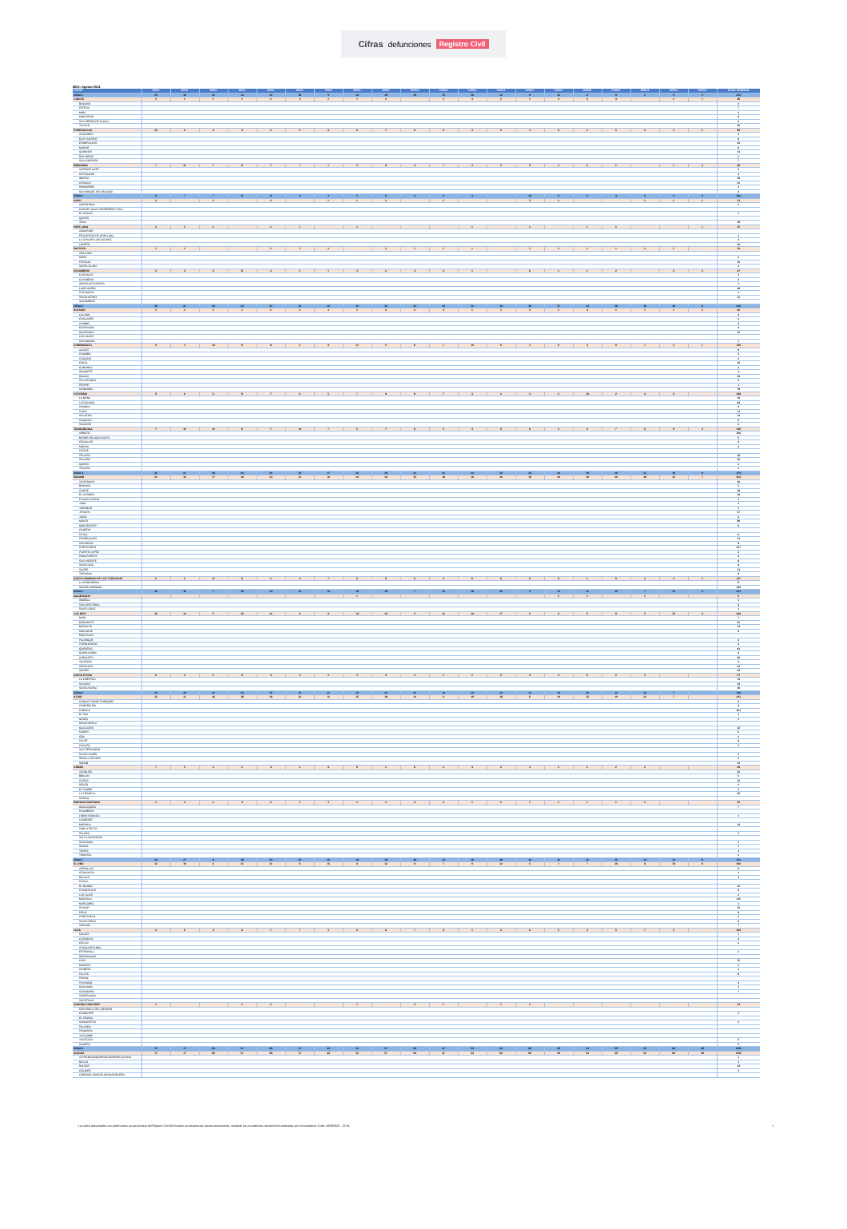Cifras defunciones Registro Civil
MES: Agosto 2021
| ZONAS | 1/8/21 | 2/8/21 | 3/8/21 | 4/8/21 | 5/8/21 | 6/8/21 | 7/8/21 | 8/8/21 | 9/8/21 | 10/8/21 | 11/8/21 | 12/8/21 | 13/8/21 | 14/8/21 | 15/8/21 | 16/8/21 | 17/8/21 | 18/8/21 | 19/8/21 | 20/8/21 | TOTAL GENERAL |
| --- | --- | --- | --- | --- | --- | --- | --- | --- | --- | --- | --- | --- | --- | --- | --- | --- | --- | --- | --- | --- | --- |
| ZONA 1 | 20 | 19 | 12 | 13 | 11 | 16 | 9 | 10 | 18 | 10 | 14 | 10 | 12 | 9 | 12 | 9 | 9 | 2 | 5 | 5 | 225 |
| CARCHI | 3 | 2 | 2 | 1 | 2 | 4 | 2 | 1 | 2 | | 1 | 3 | 2 | 1 | 4 | 4 | 3 | | 2 | 1 | 40 |
| BOLÍVAR | | | | | | | | | | | | | | | | | | | | | 2 |
| ESPEJO | | | | | | | | | | | | | | | | | | | | | 7 |
| MIRA | | | | | | | | | | | | | | | | | | | | | 1 |
| MONTÚFAR | | | | | | | | | | | | | | | | | | | | | 6 |
| SAN PEDRO DE HUACA | | | | | | | | | | | | | | | | | | | | | 4 |
| TULCÁN | | | | | | | | | | | | | | | | | | | | | 20 |
| ESMERALDAS | 10 | 6 | 3 | 3 | 2 | 5 | 6 | 6 | 7 | 6 | 6 | 3 | 5 | 3 | 6 | 2 | 5 | 2 | 2 | 1 | 89 |
| ATACAMES | | | | | | | | | | | | | | | | | | | | | 4 |
| ELOY ALFARO | | | | | | | | | | | | | | | | | | | | | 6 |
| ESMERALDAS | | | | | | | | | | | | | | | | | | | | | 53 |
| MUISNE | | | | | | | | | | | | | | | | | | | | | 6 |
| QUININDE | | | | | | | | | | | | | | | | | | | | | 11 |
| RÍO VERDE | | | | | | | | | | | | | | | | | | | | | 2 |
| SAN LORENZO | | | | | | | | | | | | | | | | | | | | | 7 |
| IMBABURA | 7 | 11 | 7 | 9 | 7 | 7 | 1 | 3 | 9 | 4 | 7 | 4 | 5 | 5 | 2 | 3 | 1 | | 1 | 3 | 96 |
| ANTONIO ANTE | | | | | | | | | | | | | | | | | | | | | 5 |
| COTACACHI | | | | | | | | | | | | | | | | | | | | | 4 |
| IBARRA | | | | | | | | | | | | | | | | | | | | | 59 |
| OTAVALO | | | | | | | | | | | | | | | | | | | | | 22 |
| PIMAMPIRO | | | | | | | | | | | | | | | | | | | | | 2 |
| SAN MIGUEL DE URCUQUÍ | | | | | | | | | | | | | | | | | | | | | 4 |
| ZONA 2 | 9 | 7 | 7 | 8 | 6 | 3 | 4 | 5 | 5 | 4 | 5 | 3 | | 13 | 5 | 3 | 4 | 3 | 4 | 4 | 102 |
| NAPO | 2 | | 2 | | 2 | | 1 | 1 | 2 | | 1 | | | 5 | 2 | | | 1 | 1 | 1 | 21 |
| ARCHIDONA | | | | | | | | | | | | | | | | | | | | | 2 |
| CARLOS JULIO AROSEMENA TOLA | | | | | | | | | | | | | | | | | | | | | |
| EL CHACO | | | | | | | | | | | | | | | | | | | | | 1 |
| QUIJOS | | | | | | | | | | | | | | | | | | | | | |
| TENA | | | | | | | | | | | | | | | | | | | | | 18 |
| ORELLANA | 3 | 2 | 2 | | 1 | 1 | | 1 | | | | 1 | | 1 | | 1 | 1 | | | 1 | 15 |
| AGUARICO | | | | | | | | | | | | | | | | | | | | | |
| FRANCISCO DE ORELLANA | | | | | | | | | | | | | | | | | | | | | 2 |
| LA JOYA DE LOS SACHAS | | | | | | | | | | | | | | | | | | | | | 3 |
| LORETO | | | | | | | | | | | | | | | | | | | | | 10 |
| PASTAZA | 1 | 2 | | | 1 | 1 | 2 | | 1 | 1 | 1 | 1 | | 1 | 2 | 1 | 1 | 2 | 1 | | 19 |
| ARAJUNO | | | | | | | | | | | | | | | | | | | | | |
| MERA | | | | | | | | | | | | | | | | | | | | | 2 |
| PASTAZA | | | | | | | | | | | | | | | | | | | | | 15 |
| SANTA CLARA | | | | | | | | | | | | | | | | | | | | | 2 |
| SUCUMBÍOS | 3 | 3 | 3 | 8 | 2 | 1 | 1 | 3 | 2 | 3 | 3 | 1 | | 6 | 1 | 1 | 2 | | 2 | 2 | 47 |
| CASCALES | | | | | | | | | | | | | | | | | | | | | 2 |
| CUYABENO | | | | | | | | | | | | | | | | | | | | | 3 |
| GONZALO PIZARRO | | | | | | | | | | | | | | | | | | | | | 1 |
| LAGO AGRIO | | | | | | | | | | | | | | | | | | | | | 28 |
| PUTUMAYO | | | | | | | | | | | | | | | | | | | | | 1 |
| SHUSHUFINDI | | | | | | | | | | | | | | | | | | | | | 12 |
| SUCUMBÍOS | | | | | | | | | | | | | | | | | | | | | |
| ZONA 3 | 26 | 21 | 33 | 23 | 21 | 23 | 24 | 22 | 22 | 23 | 24 | 22 | 19 | 16 | 17 | 14 | 26 | 19 | 16 | 9 | 420 |
| BOLÍVAR | 3 | 2 | 2 | 1 | 1 | 3 | 3 | 1 | 3 | 2 | 4 | 1 | 1 | 5 | 2 | 4 | 1 | 1 | 1 | 1 | 42 |
| CALUMA | | | | | | | | | | | | | | | | | | | | | 4 |
| CHILLANES | | | | | | | | | | | | | | | | | | | | | 1 |
| CHIMBO | | | | | | | | | | | | | | | | | | | | | 4 |
| ECHEANDÍA | | | | | | | | | | | | | | | | | | | | | 4 |
| GUARANDA | | | | | | | | | | | | | | | | | | | | | 22 |
| LAS NAVES | | | | | | | | | | | | | | | | | | | | | |
| SAN MIGUEL | | | | | | | | | | | | | | | | | | | | | 7 |
| CHIMBORAZO | 8 | 3 | 14 | 8 | 6 | 5 | 8 | 11 | 5 | 6 | 7 | 10 | 6 | 3 | 6 | 4 | 8 | 7 | 4 | 1 | 130 |
| ALAUSÍ | | | | | | | | | | | | | | | | | | | | | 8 |
| CHAMBO | | | | | | | | | | | | | | | | | | | | | 5 |
| CHUNCHI | | | | | | | | | | | | | | | | | | | | | 2 |
| COLTA | | | | | | | | | | | | | | | | | | | | | 10 |
| CUMANDA | | | | | | | | | | | | | | | | | | | | | 3 |
| GUAMOTE | | | | | | | | | | | | | | | | | | | | | 4 |
| GUANO | | | | | | | | | | | | | | | | | | | | | 16 |
| PALLATANGA | | | | | | | | | | | | | | | | | | | | | 3 |
| PENIPE | | | | | | | | | | | | | | | | | | | | | 1 |
| RIOBAMBA | | | | | | | | | | | | | | | | | | | | | 78 |
| COTOPAXI | 8 | 6 | 5 | 8 | 7 | 6 | 5 | 7 | 9 | 8 | 7 | 3 | 2 | 4 | 2 | 10 | 2 | 3 | 4 | | 108 |
| LA MANÁ | | | | | | | | | | | | | | | | | | | | | 10 |
| LATACUNGA | | | | | | | | | | | | | | | | | | | | | 63 |
| PANGUA | | | | | | | | | | | | | | | | | | | | | 4 |
| PUJILÍ | | | | | | | | | | | | | | | | | | | | | 11 |
| SALCEDO | | | | | | | | | | | | | | | | | | | | | 11 |
| SAQUISILÍ | | | | | | | | | | | | | | | | | | | | | 5 |
| SIGCHOS | | | | | | | | | | | | | | | | | | | | | 4 |
| TUNGURAHUA | 7 | 10 | 12 | 6 | 7 | 13 | 7 | 5 | 7 | 6 | 5 | 4 | 9 | 6 | 5 | 4 | 7 | 9 | 8 | 3 | 140 |
| AMBATO | | | | | | | | | | | | | | | | | | | | | 106 |
| BAÑOS DE AGUA SANTA | | | | | | | | | | | | | | | | | | | | | 5 |
| CEVALLOS | | | | | | | | | | | | | | | | | | | | | 3 |
| MOCHA | | | | | | | | | | | | | | | | | | | | | 3 |
| PATATE | | | | | | | | | | | | | | | | | | | | | |
| PELILEO | | | | | | | | | | | | | | | | | | | | | 10 |
| PÍLLARO | | | | | | | | | | | | | | | | | | | | | 10 |
| QUERO | | | | | | | | | | | | | | | | | | | | | 2 |
| TISALEO | | | | | | | | | | | | | | | | | | | | | 1 |
| ZONA 4 | 31 | 21 | 28 | 24 | 25 | 16 | 17 | 32 | 28 | 21 | 22 | 22 | 32 | 26 | 29 | 19 | 28 | 21 | 19 | 9 | 470 |
| MANABÍ | 25 | 16 | 17 | 16 | 23 | 12 | 10 | 23 | 20 | 15 | 18 | 16 | 26 | 18 | 20 | 18 | 20 | 18 | 15 | 7 | 353 |
| 24 DE MAYO | | | | | | | | | | | | | | | | | | | | | 10 |
| BOLÍVAR | | | | | | | | | | | | | | | | | | | | | 5 |
| CHONE | | | | | | | | | | | | | | | | | | | | | 29 |
| EL CARMEN | | | | | | | | | | | | | | | | | | | | | 19 |
| FLAVIO ALFARO | | | | | | | | | | | | | | | | | | | | | 2 |
| JAMA | | | | | | | | | | | | | | | | | | | | | 1 |
| JARAMIJÓ | | | | | | | | | | | | | | | | | | | | | 1 |
| JIPIJAPA | | | | | | | | | | | | | | | | | | | | | 17 |
| JUNÍN | | | | | | | | | | | | | | | | | | | | | 4 |
| MANTA | | | | | | | | | | | | | | | | | | | | | 80 |
| MONTECRISTI | | | | | | | | | | | | | | | | | | | | | 6 |
| OLMEDO | | | | | | | | | | | | | | | | | | | | | |
| PAJÁN | | | | | | | | | | | | | | | | | | | | | 6 |
| PEDERNALES | | | | | | | | | | | | | | | | | | | | | 11 |
| PICHINCHA | | | | | | | | | | | | | | | | | | | | | 8 |
| PORTOVIEJO | | | | | | | | | | | | | | | | | | | | | 107 |
| PUERTO LÓPEZ | | | | | | | | | | | | | | | | | | | | | 3 |
| ROCAFUERTE | | | | | | | | | | | | | | | | | | | | | 9 |
| SAN VICENTE | | | | | | | | | | | | | | | | | | | | | 6 |
| SANTA ANA | | | | | | | | | | | | | | | | | | | | | 9 |
| SUCRE | | | | | | | | | | | | | | | | | | | | | 11 |
| TOSAGUA | | | | | | | | | | | | | | | | | | | | | 9 |
| SANTO DOMINGO DE LOS TSÁCHILAS | 6 | 5 | 11 | 8 | 2 | 4 | 7 | 9 | 8 | 6 | 4 | 6 | 6 | 8 | 9 | 1 | 8 | 3 | 4 | 2 | 117 |
| LA CONCORDIA | | | | | | | | | | | | | | | | | | | | | 8 |
| SANTO DOMINGO | | | | | | | | | | | | | | | | | | | | | 109 |
| ZONA 5 | 16 | 16 | 7 | 18 | 14 | 12 | 14 | 19 | 18 | 7 | 13 | 16 | 20 | 9 | 14 | 12 | 10 | 7 | 15 | 4 | 261 |
| GALÁPAGOS | | | | | | | | 1 | | | | | | | 2 | 1 | | 1 | | | 5 |
| ISABELA | | | | | | | | | | | | | | | | | | | | | 1 |
| SAN CRISTÓBAL | | | | | | | | | | | | | | | | | | | | | 3 |
| SANTA CRUZ | | | | | | | | | | | | | | | | | | | | | 1 |
| LOS RÍOS | 10 | 13 | 5 | 15 | 11 | 9 | 9 | 14 | 14 | 5 | 12 | 14 | 17 | 5 | 9 | 5 | 8 | 5 | 15 | 4 | 199 |
| BABA | | | | | | | | | | | | | | | | | | | | | 7 |
| BABAHOYO | | | | | | | | | | | | | | | | | | | | | 52 |
| BUENA FE | | | | | | | | | | | | | | | | | | | | | 13 |
| MOCACHE | | | | | | | | | | | | | | | | | | | | | 6 |
| MONTALVO | | | | | | | | | | | | | | | | | | | | | |
| PALENQUE | | | | | | | | | | | | | | | | | | | | | 3 |
| PUEBLOVIEJO | | | | | | | | | | | | | | | | | | | | | 4 |
| QUEVEDO | | | | | | | | | | | | | | | | | | | | | 61 |
| QUINSALOMA | | | | | | | | | | | | | | | | | | | | | 4 |
| URDANETA | | | | | | | | | | | | | | | | | | | | | 10 |
| VALENCIA | | | | | | | | | | | | | | | | | | | | | 4 |
| VENTANAS | | | | | | | | | | | | | | | | | | | | | 22 |
| VINCES | | | | | | | | | | | | | | | | | | | | | 13 |
| SANTA ELENA | 6 | 3 | 2 | 3 | 3 | 3 | 5 | 4 | 4 | 2 | 1 | 2 | 3 | 4 | 3 | 6 | 2 | 1 | | | 57 |
| LA LIBERTAD | | | | | | | | | | | | | | | | | | | | | 14 |
| SALINAS | | | | | | | | | | | | | | | | | | | | | 13 |
| SANTA ELENA | | | | | | | | | | | | | | | | | | | | | 30 |
| ZONA 6 | 23 | 20 | 21 | 23 | 15 | 15 | 21 | 25 | 22 | 21 | 14 | 23 | 23 | 11 | 14 | 16 | 13 | 13 | 7 | | 340 |
| AZUAY | 14 | 11 | 16 | 18 | 10 | 12 | 12 | 15 | 19 | 12 | 9 | 18 | 18 | 6 | 10 | 13 | 10 | 11 | 7 | | 241 |
| CAMILO PONCE ENRIQUEZ | | | | | | | | | | | | | | | | | | | | | 3 |
| CHORDELEG | | | | | | | | | | | | | | | | | | | | | 3 |
| CUENCA | | | | | | | | | | | | | | | | | | | | | 191 |
| EL PAN | | | | | | | | | | | | | | | | | | | | | 1 |
| GIRÓN | | | | | | | | | | | | | | | | | | | | | 1 |
| GUACHAPALA | | | | | | | | | | | | | | | | | | | | | |
| GUALACEO | | | | | | | | | | | | | | | | | | | | | 12 |
| NABÓN | | | | | | | | | | | | | | | | | | | | | 5 |
| OÑA | | | | | | | | | | | | | | | | | | | | | 2 |
| PAUTE | | | | | | | | | | | | | | | | | | | | | 6 |
| PUCARÁ | | | | | | | | | | | | | | | | | | | | | 1 |
| SAN FERNANDO | | | | | | | | | | | | | | | | | | | | | |
| SANTA ISABEL | | | | | | | | | | | | | | | | | | | | | 2 |
| SEVILLA DE ORO | | | | | | | | | | | | | | | | | | | | | 2 |
| SIGSIG | | | | | | | | | | | | | | | | | | | | | 12 |
| CAÑAR | 7 | 5 | 3 | 2 | 3 | 2 | 6 | 8 | 1 | 6 | 3 | 4 | 3 | 4 | 2 | 2 | 2 | 1 | | | 64 |
| AZOGUES | | | | | | | | | | | | | | | | | | | | | 32 |
| BIBLIÁN | | | | | | | | | | | | | | | | | | | | | 5 |
| CAÑAR | | | | | | | | | | | | | | | | | | | | | 13 |
| DELEG | | | | | | | | | | | | | | | | | | | | | 2 |
| EL TAMBO | | | | | | | | | | | | | | | | | | | | | 2 |
| LA TRONCAL | | | | | | | | | | | | | | | | | | | | | 10 |
| SUSCAL | | | | | | | | | | | | | | | | | | | | | |
| MORONA SANTIAGO | 2 | 4 | 2 | 3 | 2 | 1 | 3 | 2 | 2 | 3 | 2 | 1 | 2 | 1 | 2 | 1 | 1 | 1 | | | 35 |
| GUALAQUIZA | | | | | | | | | | | | | | | | | | | | | 7 |
| HUAMBOYA | | | | | | | | | | | | | | | | | | | | | |
| LIMÓN INDANZA | | | | | | | | | | | | | | | | | | | | | 1 |
| LOGROÑO | | | | | | | | | | | | | | | | | | | | | |
| MORONA | | | | | | | | | | | | | | | | | | | | | 13 |
| PABLO SEXTO | | | | | | | | | | | | | | | | | | | | | |
| PALORA | | | | | | | | | | | | | | | | | | | | | 1 |
| SAN JUAN BOSCO | | | | | | | | | | | | | | | | | | | | | |
| SANTIAGO | | | | | | | | | | | | | | | | | | | | | 2 |
| SUCÚA | | | | | | | | | | | | | | | | | | | | | 7 |
| TAISHA | | | | | | | | | | | | | | | | | | | | | 3 |
| TIWINTZA | | | | | | | | | | | | | | | | | | | | | 1 |
| ZONA 7 | 23 | 27 | 9 | 18 | 20 | 13 | 20 | 19 | 18 | 19 | 14 | 10 | 16 | 13 | 12 | 11 | 15 | 13 | 14 | 8 | 312 |
| EL ORO | 12 | 19 | 5 | 11 | 11 | 6 | 15 | 9 | 12 | 9 | 7 | 9 | 12 | 5 | 7 | 7 | 10 | 6 | 10 | 8 | 190 |
| ARENILLAS | | | | | | | | | | | | | | | | | | | | | 4 |
| ATAHUALPA | | | | | | | | | | | | | | | | | | | | | 1 |
| BALSAS | | | | | | | | | | | | | | | | | | | | | 1 |
| CHILLA | | | | | | | | | | | | | | | | | | | | | |
| EL GUABO | | | | | | | | | | | | | | | | | | | | | 12 |
| HUAQUILLAS | | | | | | | | | | | | | | | | | | | | | 6 |
| LAS LAJAS | | | | | | | | | | | | | | | | | | | | | 2 |
| MACHALA | | | | | | | | | | | | | | | | | | | | | 125 |
| MARCABELÍ | | | | | | | | | | | | | | | | | | | | | 1 |
| PASAJE | | | | | | | | | | | | | | | | | | | | | 15 |
| PIÑAS | | | | | | | | | | | | | | | | | | | | | 8 |
| PORTOVELO | | | | | | | | | | | | | | | | | | | | | 2 |
| SANTA ROSA | | | | | | | | | | | | | | | | | | | | | 6 |
| ZARUMA | | | | | | | | | | | | | | | | | | | | | 7 |
| LOJA | 9 | 8 | 4 | 6 | 7 | 7 | 5 | 9 | 6 | 7 | 6 | 1 | 3 | 6 | 5 | 4 | 5 | 7 | 4 | | 109 |
| CALVAS | | | | | | | | | | | | | | | | | | | | | 7 |
| CATAMAYO | | | | | | | | | | | | | | | | | | | | | 3 |
| CELICA | | | | | | | | | | | | | | | | | | | | | 2 |
| CHAGUARPAMBA | | | | | | | | | | | | | | | | | | | | | |
| ESPÍNDOLA | | | | | | | | | | | | | | | | | | | | | 2 |
| GONZANAMÁ | | | | | | | | | | | | | | | | | | | | | |
| LOJA | | | | | | | | | | | | | | | | | | | | | 75 |
| MACARÁ | | | | | | | | | | | | | | | | | | | | | 1 |
| OLMEDO | | | | | | | | | | | | | | | | | | | | | 1 |
| PALTAS | | | | | | | | | | | | | | | | | | | | | 6 |
| PINDAL | | | | | | | | | | | | | | | | | | | | | |
| PUYANGO | | | | | | | | | | | | | | | | | | | | | 4 |
| QUILANGA | | | | | | | | | | | | | | | | | | | | | 1 |
| SARAGURO | | | | | | | | | | | | | | | | | | | | | 7 |
| SOZORANGA | | | | | | | | | | | | | | | | | | | | | |
| ZAPOTILLO | | | | | | | | | | | | | | | | | | | | | |
| ZAMORA CHINCHIPE | 2 | | | 1 | 2 | | | 1 | | 3 | 1 | | 1 | 2 | | | | | | | 13 |
| CENTINELA DEL CÓNDOR | | | | | | | | | | | | | | | | | | | | | |
| CHINCHIPE | | | | | | | | | | | | | | | | | | | | | 1 |
| EL PANGUI | | | | | | | | | | | | | | | | | | | | | |
| NANGARITZA | | | | | | | | | | | | | | | | | | | | | 2 |
| PALANDA | | | | | | | | | | | | | | | | | | | | | |
| PAQUISHA | | | | | | | | | | | | | | | | | | | | | |
| YACUAMBI | | | | | | | | | | | | | | | | | | | | | |
| YANTZAZA | | | | | | | | | | | | | | | | | | | | | 5 |
| ZAMORA | | | | | | | | | | | | | | | | | | | | | 5 |
| ZONA 8 | 75 | 71 | 60 | 57 | 56 | 71 | 63 | 52 | 57 | 59 | 47 | 53 | 63 | 68 | 58 | 54 | 58 | 55 | 66 | 38 | 1181 |
| GUAYAS | 75 | 71 | 60 | 57 | 56 | 71 | 63 | 52 | 57 | 59 | 47 | 53 | 63 | 68 | 58 | 54 | 58 | 55 | 66 | 38 | 1181 |
| ALFREDO BAQUERIZO MORENO (JUJAN) | | | | | | | | | | | | | | | | | | | | | 1 |
| BALAO | | | | | | | | | | | | | | | | | | | | | 1 |
| BALZAR | | | | | | | | | | | | | | | | | | | | | 13 |
| COLIMES | | | | | | | | | | | | | | | | | | | | | 5 |
| CORONEL MARCELINO MARIDUEÑA | | | | | | | | | | | | | | | | | | | | | |
Los datos presentados son preliminares ya que la base del Registro Civil de Ecuador se actualiza de manera permanente, mediante las inscripciones de defunción realizadas por la ciudadanía. Corte: 20/08/2021 - 21:00. 1